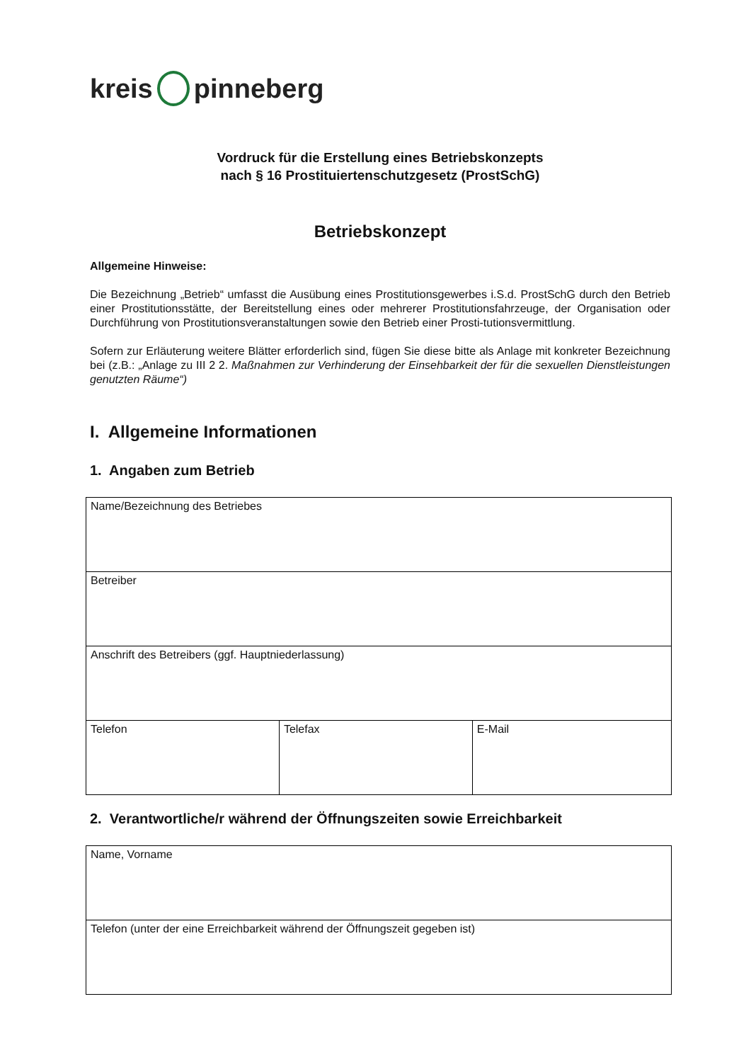kreis pinneberg
Vordruck für die Erstellung eines Betriebskonzepts
nach § 16 Prostituiertenschutzgesetz (ProstSchG)
Betriebskonzept
Allgemeine Hinweise:
Die Bezeichnung „Betrieb“ umfasst die Ausübung eines Prostitutionsgewerbes i.S.d. ProstSchG durch den Betrieb einer Prostitutionsstätte, der Bereitstellung eines oder mehrerer Prostitutionsfahrzeuge, der Organisation oder Durchführung von Prostitutionsveranstaltungen sowie den Betrieb einer Prosti-tutionsvermittlung.
Sofern zur Erläuterung weitere Blätter erforderlich sind, fügen Sie diese bitte als Anlage mit konkreter Bezeichnung bei (z.B.: „Anlage zu III 2 2. Maßnahmen zur Verhinderung der Einsehbarkeit der für die sexuellen Dienstleistungen genutzten Räume“)
I. Allgemeine Informationen
1. Angaben zum Betrieb
| Name/Bezeichnung des Betriebes | | |
| Betreiber | | |
| Anschrift des Betreibers (ggf. Hauptniederlassung) | | |
| Telefon | Telefax | E-Mail |
2. Verantwortliche/r während der Öffnungszeiten sowie Erreichbarkeit
| Name, Vorname |
| Telefon (unter der eine Erreichbarkeit während der Öffnungszeit gegeben ist) |